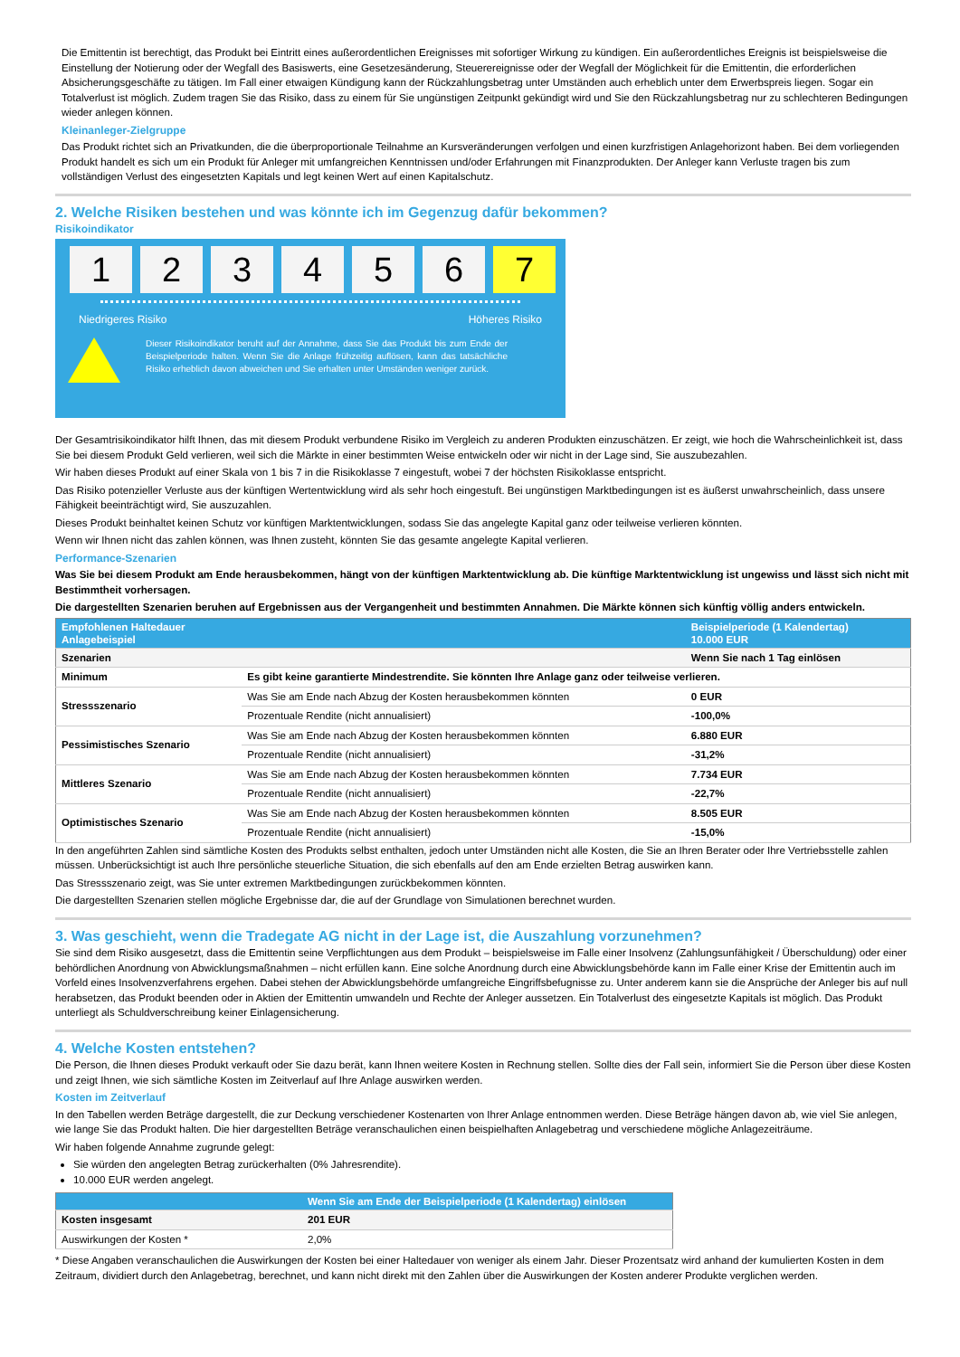Die Emittentin ist berechtigt, das Produkt bei Eintritt eines außerordentlichen Ereignisses mit sofortiger Wirkung zu kündigen. Ein außerordentliches Ereignis ist beispielsweise die Einstellung der Notierung oder der Wegfall des Basiswerts, eine Gesetzesänderung, Steuerereignisse oder der Wegfall der Möglichkeit für die Emittentin, die erforderlichen Absicherungsgeschäfte zu tätigen. Im Fall einer etwaigen Kündigung kann der Rückzahlungsbetrag unter Umständen auch erheblich unter dem Erwerbspreis liegen. Sogar ein Totalverlust ist möglich. Zudem tragen Sie das Risiko, dass zu einem für Sie ungünstigen Zeitpunkt gekündigt wird und Sie den Rückzahlungsbetrag nur zu schlechteren Bedingungen wieder anlegen können.
Kleinanleger-Zielgruppe
Das Produkt richtet sich an Privatkunden, die die überproportionale Teilnahme an Kursveränderungen verfolgen und einen kurzfristigen Anlagehorizont haben. Bei dem vorliegenden Produkt handelt es sich um ein Produkt für Anleger mit umfangreichen Kenntnissen und/oder Erfahrungen mit Finanzprodukten. Der Anleger kann Verluste tragen bis zum vollständigen Verlust des eingesetzten Kapitals und legt keinen Wert auf einen Kapitalschutz.
2. Welche Risiken bestehen und was könnte ich im Gegenzug dafür bekommen?
Risikoindikator
1 2 3 4 5 6 7
Niedrigeres Risiko Höheres Risiko
Dieser Risikoindikator beruht auf der Annahme, dass Sie das Produkt bis zum Ende der Beispielperiode halten. Wenn Sie die Anlage frühzeitig auflösen, kann das tatsächliche Risiko erheblich davon abweichen und Sie erhalten unter Umständen weniger zurück.
Der Gesamtrisikoindikator hilft Ihnen, das mit diesem Produkt verbundene Risiko im Vergleich zu anderen Produkten einzuschätzen. Er zeigt, wie hoch die Wahrscheinlichkeit ist, dass Sie bei diesem Produkt Geld verlieren, weil sich die Märkte in einer bestimmten Weise entwickeln oder wir nicht in der Lage sind, Sie auszubezahlen.
Wir haben dieses Produkt auf einer Skala von 1 bis 7 in die Risikoklasse 7 eingestuft, wobei 7 der höchsten Risikoklasse entspricht.
Das Risiko potenzieller Verluste aus der künftigen Wertentwicklung wird als sehr hoch eingestuft. Bei ungünstigen Marktbedingungen ist es äußerst unwahrscheinlich, dass unsere Fähigkeit beeinträchtigt wird, Sie auszuzahlen.
Dieses Produkt beinhaltet keinen Schutz vor künftigen Marktentwicklungen, sodass Sie das angelegte Kapital ganz oder teilweise verlieren könnten.
Wenn wir Ihnen nicht das zahlen können, was Ihnen zusteht, könnten Sie das gesamte angelegte Kapital verlieren.
Performance-Szenarien
Was Sie bei diesem Produkt am Ende herausbekommen, hängt von der künftigen Marktentwicklung ab. Die künftige Marktentwicklung ist ungewiss und lässt sich nicht mit Bestimmtheit vorhersagen.
Die dargestellten Szenarien beruhen auf Ergebnissen aus der Vergangenheit und bestimmten Annahmen. Die Märkte können sich künftig völlig anders entwickeln.
| Empfohlenen Haltedauer Anlagebeispiel | | Beispielperiode (1 Kalendertag) 10.000 EUR |
| --- | --- | --- |
| Szenarien | | Wenn Sie nach 1 Tag einlösen |
| Minimum | Es gibt keine garantierte Mindestrendite. Sie könnten Ihre Anlage ganz oder teilweise verlieren. | |
| Stressszenario | Was Sie am Ende nach Abzug der Kosten herausbekommen könnten | 0 EUR |
| | Prozentuale Rendite (nicht annualisiert) | -100,0% |
| Pessimistisches Szenario | Was Sie am Ende nach Abzug der Kosten herausbekommen könnten | 6.880 EUR |
| | Prozentuale Rendite (nicht annualisiert) | -31,2% |
| Mittleres Szenario | Was Sie am Ende nach Abzug der Kosten herausbekommen könnten | 7.734 EUR |
| | Prozentuale Rendite (nicht annualisiert) | -22,7% |
| Optimistisches Szenario | Was Sie am Ende nach Abzug der Kosten herausbekommen könnten | 8.505 EUR |
| | Prozentuale Rendite (nicht annualisiert) | -15,0% |
In den angeführten Zahlen sind sämtliche Kosten des Produkts selbst enthalten, jedoch unter Umständen nicht alle Kosten, die Sie an Ihren Berater oder Ihre Vertriebsstelle zahlen müssen. Unberücksichtigt ist auch Ihre persönliche steuerliche Situation, die sich ebenfalls auf den am Ende erzielten Betrag auswirken kann.
Das Stressszenario zeigt, was Sie unter extremen Marktbedingungen zurückbekommen könnten.
Die dargestellten Szenarien stellen mögliche Ergebnisse dar, die auf der Grundlage von Simulationen berechnet wurden.
3. Was geschieht, wenn die Tradegate AG nicht in der Lage ist, die Auszahlung vorzunehmen?
Sie sind dem Risiko ausgesetzt, dass die Emittentin seine Verpflichtungen aus dem Produkt – beispielsweise im Falle einer Insolvenz (Zahlungsunfähigkeit / Überschuldung) oder einer behördlichen Anordnung von Abwicklungsmaßnahmen – nicht erfüllen kann. Eine solche Anordnung durch eine Abwicklungsbehörde kann im Falle einer Krise der Emittentin auch im Vorfeld eines Insolvenzverfahrens ergehen. Dabei stehen der Abwicklungsbehörde umfangreiche Eingriffsbefugnisse zu. Unter anderem kann sie die Ansprüche der Anleger bis auf null herabsetzen, das Produkt beenden oder in Aktien der Emittentin umwandeln und Rechte der Anleger aussetzen. Ein Totalverlust des eingesetzte Kapitals ist möglich. Das Produkt unterliegt als Schuldverschreibung keiner Einlagensicherung.
4. Welche Kosten entstehen?
Die Person, die Ihnen dieses Produkt verkauft oder Sie dazu berät, kann Ihnen weitere Kosten in Rechnung stellen. Sollte dies der Fall sein, informiert Sie die Person über diese Kosten und zeigt Ihnen, wie sich sämtliche Kosten im Zeitverlauf auf Ihre Anlage auswirken werden.
Kosten im Zeitverlauf
In den Tabellen werden Beträge dargestellt, die zur Deckung verschiedener Kostenarten von Ihrer Anlage entnommen werden. Diese Beträge hängen davon ab, wie viel Sie anlegen, wie lange Sie das Produkt halten. Die hier dargestellten Beträge veranschaulichen einen beispielhaften Anlagebetrag und verschiedene mögliche Anlagezeiträume.
Wir haben folgende Annahme zugrunde gelegt:
Sie würden den angelegten Betrag zurückerhalten (0% Jahresrendite).
10.000 EUR werden angelegt.
| | Wenn Sie am Ende der Beispielperiode (1 Kalendertag) einlösen |
| --- | --- |
| Kosten insgesamt | 201 EUR |
| Auswirkungen der Kosten * | 2,0% |
* Diese Angaben veranschaulichen die Auswirkungen der Kosten bei einer Haltedauer von weniger als einem Jahr. Dieser Prozentsatz wird anhand der kumulierten Kosten in dem Zeitraum, dividiert durch den Anlagebetrag, berechnet, und kann nicht direkt mit den Zahlen über die Auswirkungen der Kosten anderer Produkte verglichen werden.